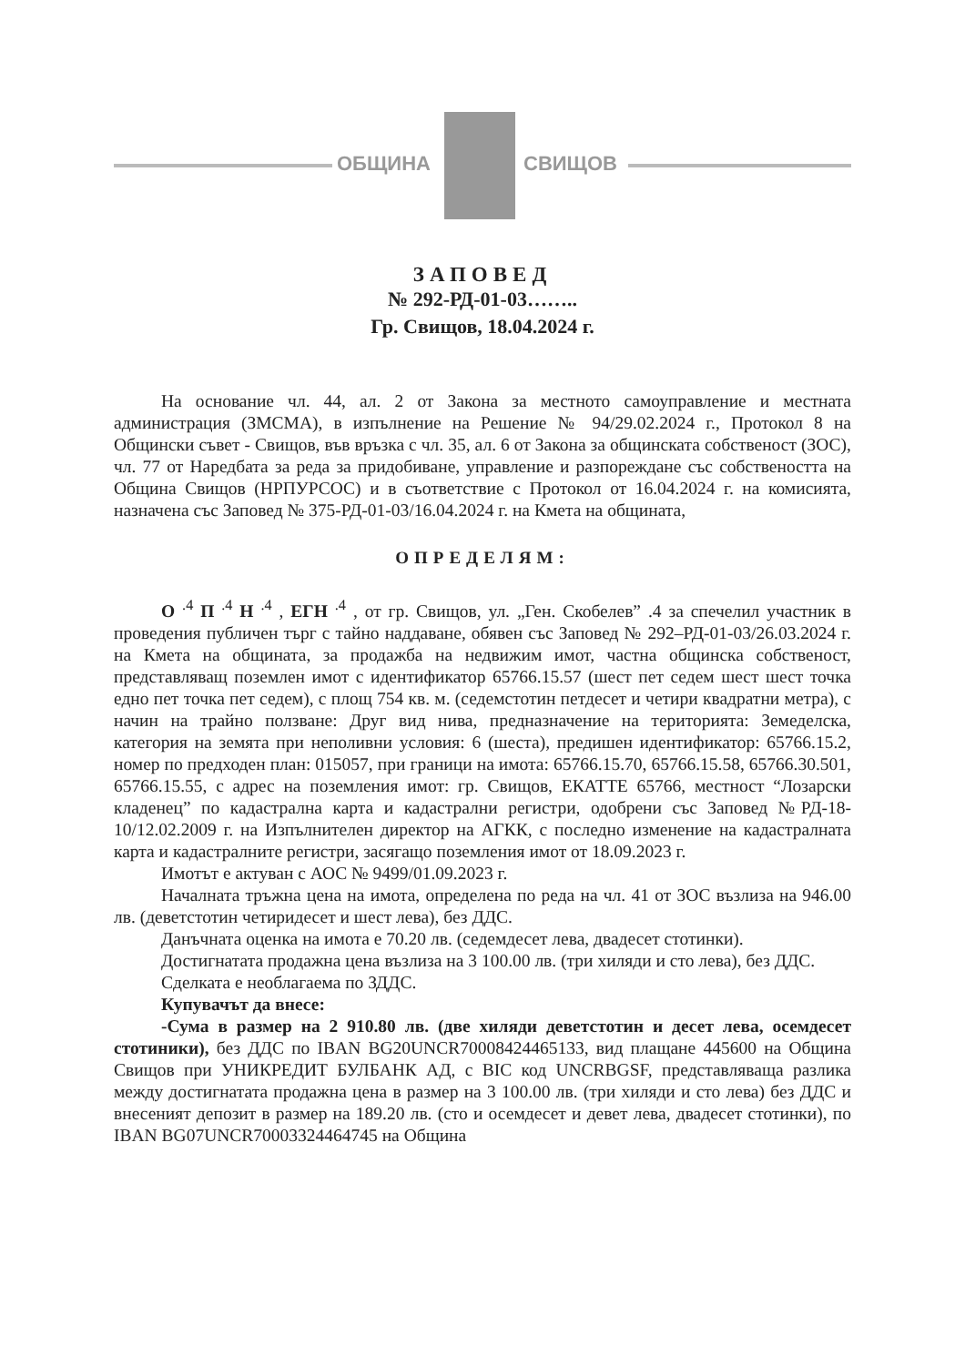ОБЩИНА СВИЩОВ
ЗАПОВЕД
№ 292-РД-01-03……..
Гр. Свищов, 18.04.2024 г.
На основание чл. 44, ал. 2 от Закона за местното самоуправление и местната администрация (ЗМСМА), в изпълнение на Решение № 94/29.02.2024 г., Протокол 8 на Общински съвет - Свищов, във връзка с чл. 35, ал. 6 от Закона за общинската собственост (ЗОС), чл. 77 от Наредбата за реда за придобиване, управление и разпореждане със собствеността на Община Свищов (НРПУРСОС) и в съответствие с Протокол от 16.04.2024 г. на комисията, назначена със Заповед № 375-РД-01-03/16.04.2024 г. на Кмета на общината,
ОПРЕДЕЛЯМ:
О <sup>.4</sup> П <sup>.4</sup> Н <sup>.4</sup> , ЕГН <sup>.4</sup> , от гр. Свищов, ул. „Ген. Скобелев” .4 за спечелил участник в проведения публичен търг с тайно наддаване, обявен със Заповед № 292–РД-01-03/26.03.2024 г. на Кмета на общината, за продажба на недвижим имот, частна общинска собственост, представляващ поземлен имот с идентификатор 65766.15.57 (шест пет седем шест шест точка едно пет точка пет седем), с площ 754 кв. м. (седемстотин петдесет и четири квадратни метра), с начин на трайно ползване: Друг вид нива, предназначение на територията: Земеделска, категория на земята при неполивни условия: 6 (шеста), предишен идентификатор: 65766.15.2, номер по предходен план: 015057, при граници на имота: 65766.15.70, 65766.15.58, 65766.30.501, 65766.15.55, с адрес на поземления имот: гр. Свищов, ЕКАТТЕ 65766, местност “Лозарски кладенец” по кадастрална карта и кадастрални регистри, одобрени със Заповед №РД-18- 10/12.02.2009 г. на Изпълнителен директор на АГКК, с последно изменение на кадастралната карта и кадастралните регистри, засягащо поземления имот от 18.09.2023 г.
Имотът е актуван с АОС № 9499/01.09.2023 г.
Началната тръжна цена на имота, определена по реда на чл. 41 от ЗОС възлиза на 946.00 лв. (деветстотин четиридесет и шест лева), без ДДС.
Данъчната оценка на имота е 70.20 лв. (седемдесет лева, двадесет стотинки).
Достигнатата продажна цена възлиза на 3 100.00 лв. (три хиляди и сто лева), без ДДС.
Сделката е необлагаема по ЗДДС.
Купувачът да внесе:
-Сума в размер на 2 910.80 лв. (две хиляди деветстотин и десет лева, осемдесет стотиники), без ДДС по IBAN BG20UNCR70008424465133, вид плащане 445600 на Община Свищов при УНИКРЕДИТ БУЛБАНК АД, с BIC код UNCRBGSF, представляваща разлика между достигнатата продажна цена в размер на 3 100.00 лв. (три хиляди и сто лева) без ДДС и внесеният депозит в размер на 189.20 лв. (сто и осемдесет и девет лева, двадесет стотинки), по IBAN BG07UNCR70003324464745 на Община